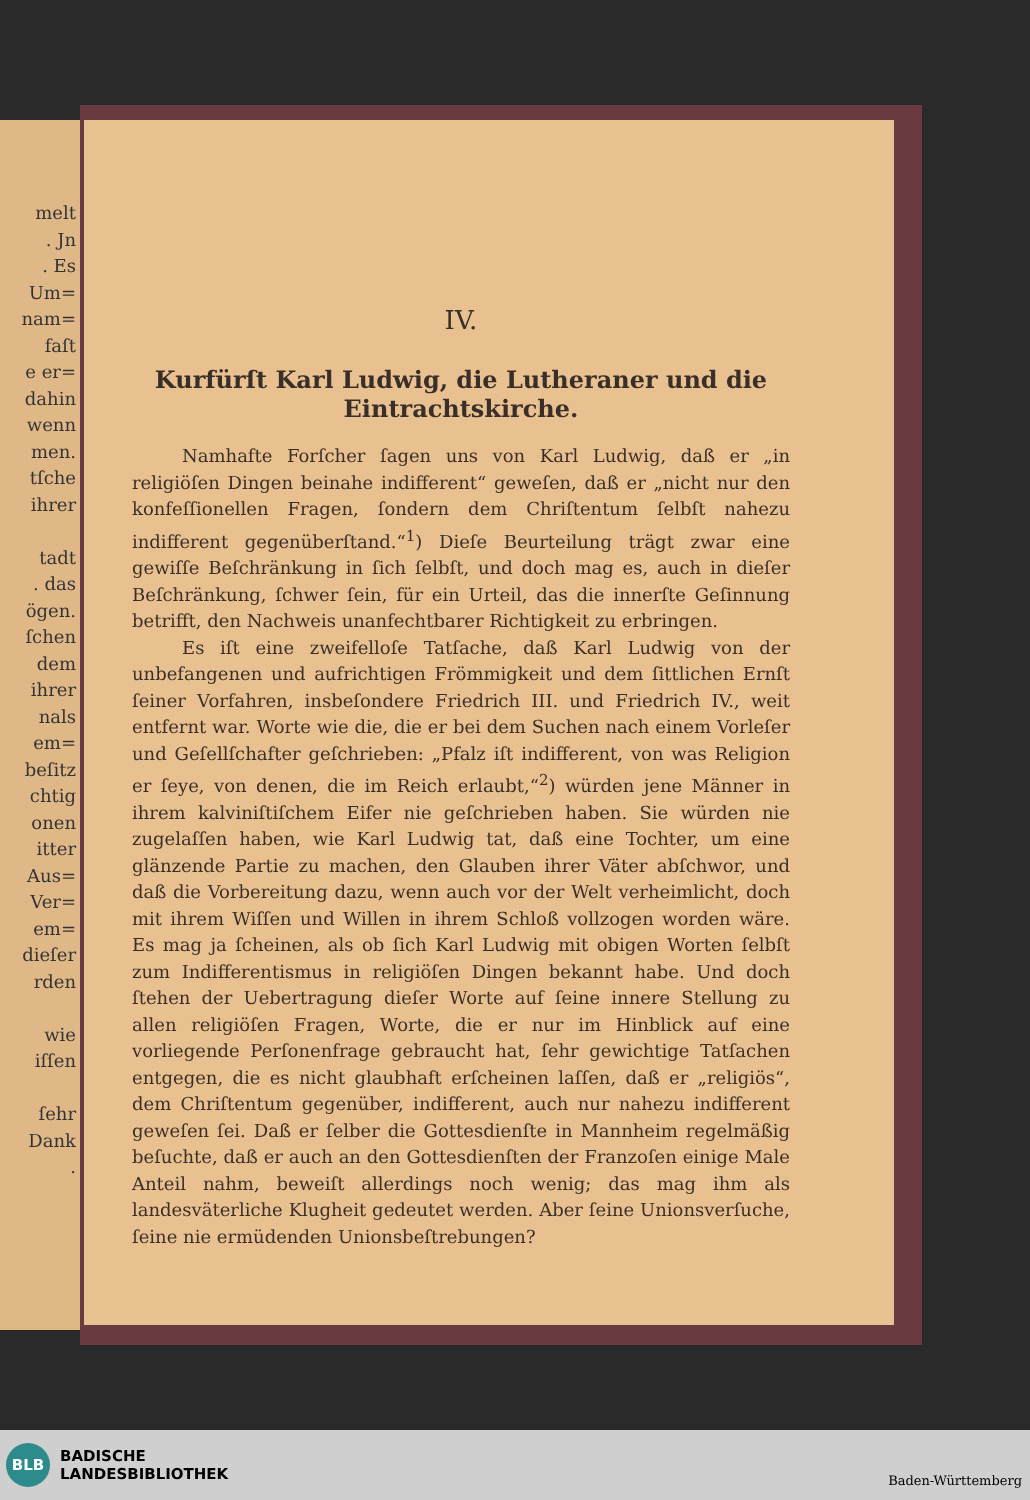melt
. Jn
. Es
Um=
nam=
faſt
e er=
dahin
wenn
men.
tſche
ihrer
tadt
. das
ögen.
ſchen
dem
ihrer
nals
em=
beſitz
chtig
onen
itter
Aus=
Ver=
em=
dieſer
rden
wie
iſſen
ſehr
Dank
.
IV.
Kurfürſt Karl Ludwig, die Lutheraner und die Eintrachtskirche.
Namhafte Forſcher ſagen uns von Karl Ludwig, daß er „in religiöſen Dingen beinahe indifferent“ geweſen, daß er „nicht nur den konfeſſionellen Fragen, ſondern dem Chriſtentum ſelbſt nahezu indifferent gegenüberſtand.“<sup>1</sup>) Dieſe Beurteilung trägt zwar eine gewiſſe Beſchränkung in ſich ſelbſt, und doch mag es, auch in dieſer Beſchränkung, ſchwer ſein, für ein Urteil, das die innerſte Geſinnung betrifft, den Nachweis unanfechtbarer Richtigkeit zu erbringen.
Es iſt eine zweifelloſe Tatſache, daß Karl Ludwig von der unbefangenen und aufrichtigen Frömmigkeit und dem ſittlichen Ernſt ſeiner Vorfahren, insbeſondere Friedrich III. und Friedrich IV., weit entfernt war. Worte wie die, die er bei dem Suchen nach einem Vorleſer und Geſellſchafter geſchrieben: „Pfalz iſt indifferent, von was Religion er ſeye, von denen, die im Reich erlaubt,“<sup>2</sup>) würden jene Männer in ihrem kalviniſtiſchem Eifer nie geſchrieben haben. Sie würden nie zugelaſſen haben, wie Karl Ludwig tat, daß eine Tochter, um eine glänzende Partie zu machen, den Glauben ihrer Väter abſchwor, und daß die Vorbereitung dazu, wenn auch vor der Welt verheimlicht, doch mit ihrem Wiſſen und Willen in ihrem Schloß vollzogen worden wäre. Es mag ja ſcheinen, als ob ſich Karl Ludwig mit obigen Worten ſelbſt zum Indifferentismus in religiöſen Dingen bekannt habe. Und doch ſtehen der Uebertragung dieſer Worte auf ſeine innere Stellung zu allen religiöſen Fragen, Worte, die er nur im Hinblick auf eine vorliegende Perſonenfrage gebraucht hat, ſehr gewichtige Tatſachen entgegen, die es nicht glaubhaft erſcheinen laſſen, daß er „religiös“, dem Chriſtentum gegenüber, indifferent, auch nur nahezu indifferent geweſen ſei. Daß er ſelber die Gottesdienſte in Mannheim regelmäßig beſuchte, daß er auch an den Gottesdienſten der Franzoſen einige Male Anteil nahm, beweiſt allerdings noch wenig; das mag ihm als landesväterliche Klugheit gedeutet werden. Aber ſeine Unionsverſuche, ſeine nie ermüdenden Unionsbeſtrebungen?
BLB
BADISCHE
LANDESBIBLIOTHEK
Baden-Württemberg